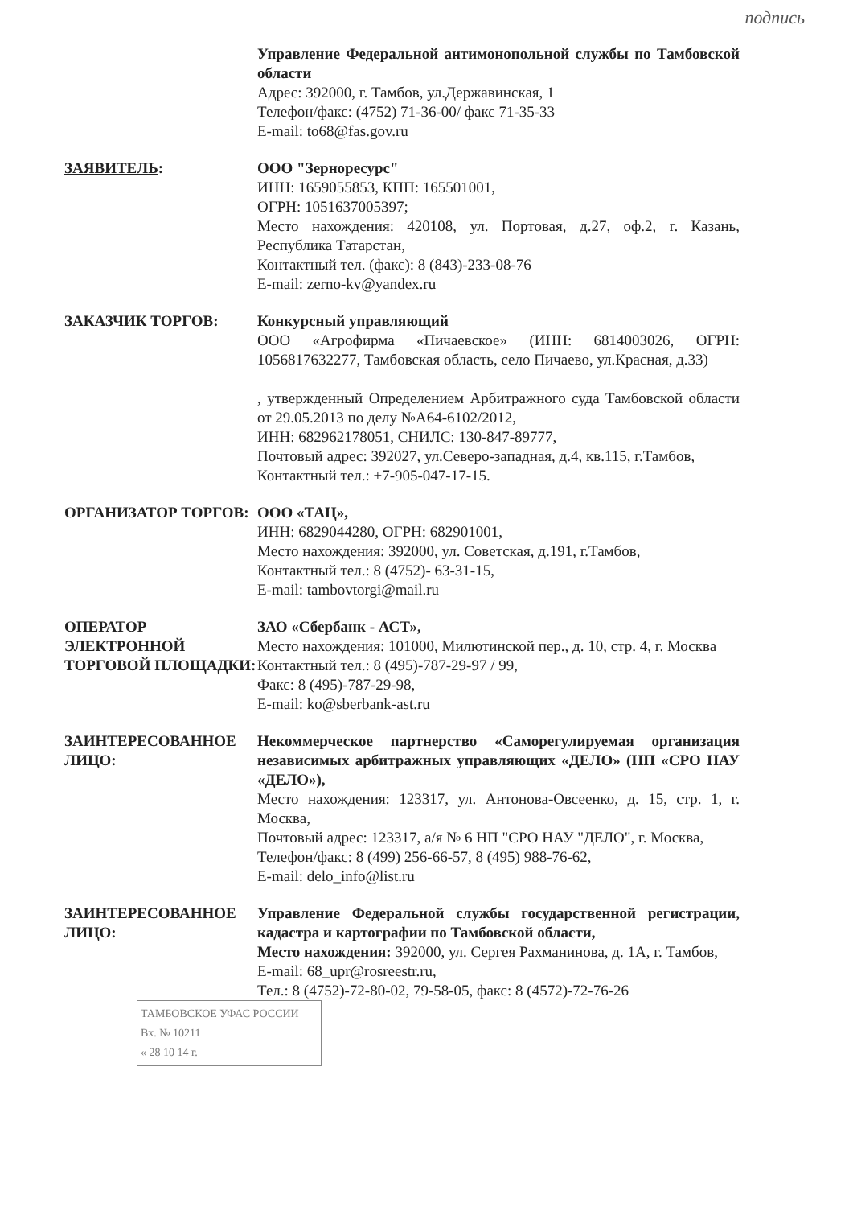подпись
Управление Федеральной антимонопольной службы по Тамбовской области
Адрес: 392000, г. Тамбов, ул.Державинская, 1
Телефон/факс: (4752) 71-36-00/ факс 71-35-33
E-mail: to68@fas.gov.ru
ЗАЯВИТЕЛЬ: ООО "Зернoресурс"
ИНН: 1659055853, КПП: 165501001,
ОГРН: 1051637005397;
Место нахождения: 420108, ул. Портовая, д.27, оф.2, г. Казань, Республика Татарстан,
Контактный тел. (факс): 8 (843)-233-08-76
E-mail: zerno-kv@yandex.ru
ЗАКАЗЧИК ТОРГОВ: Конкурсный управляющий
ООО «Агрофирма «Пичаевское» (ИНН: 6814003026, ОГРН: 1056817632277, Тамбовская область, село Пичаево, ул.Красная, д.33)
, утвержденный Определением Арбитражного суда Тамбовской области от 29.05.2013 по делу №А64-6102/2012,
ИНН: 682962178051, СНИЛС: 130-847-89777,
Почтовый адрес: 392027, ул.Северо-западная, д.4, кв.115, г.Тамбов,
Контактный тел.: +7-905-047-17-15.
ОРГАНИЗАТОР ТОРГОВ: ООО «ТАЦ»,
ИНН: 6829044280, ОГРН: 682901001,
Место нахождения: 392000, ул. Советская, д.191, г.Тамбов,
Контактный тел.: 8 (4752)- 63-31-15,
E-mail: tambovtorgi@mail.ru
ОПЕРАТОР ЭЛЕКТРОННОЙ ТОРГОВОЙ ПЛОЩАДКИ:
ЗАО «Сбербанк - АСТ»,
Место нахождения: 101000, Милютинской пер., д. 10, стр. 4, г. Москва
Контактный тел.: 8 (495)-787-29-97 / 99,
Факс: 8 (495)-787-29-98,
E-mail: ko@sberbank-ast.ru
ЗАИНТЕРЕСОВАННОЕ ЛИЦО: Некоммерческое партнерство «Саморегулируемая организация независимых арбитражных управляющих «ДЕЛО» (НП «СРО НАУ «ДЕЛО»),
Место нахождения: 123317, ул. Антонова-Овсеенко, д. 15, стр. 1, г. Москва,
Почтовый адрес: 123317, а/я № 6 НП "СРО НАУ "ДЕЛО", г. Москва,
Телефон/факс: 8 (499) 256-66-57, 8 (495) 988-76-62,
E-mail: delo_info@list.ru
ЗАИНТЕРЕСОВАННОЕ ЛИЦО: Управление Федеральной службы государственной регистрации, кадастра и картографии по Тамбовской области,
Место нахождения: 392000, ул. Сергея Рахманинова, д. 1А, г. Тамбов,
E-mail: 68_upr@rosreestr.ru,
Тел.: 8 (4752)-72-80-02, 79-58-05, факс: 8 (4572)-72-76-26
ТАМБОВСКОЕ УФАС РОССИИ
Вх. № 10211
« 28 10 14 г.